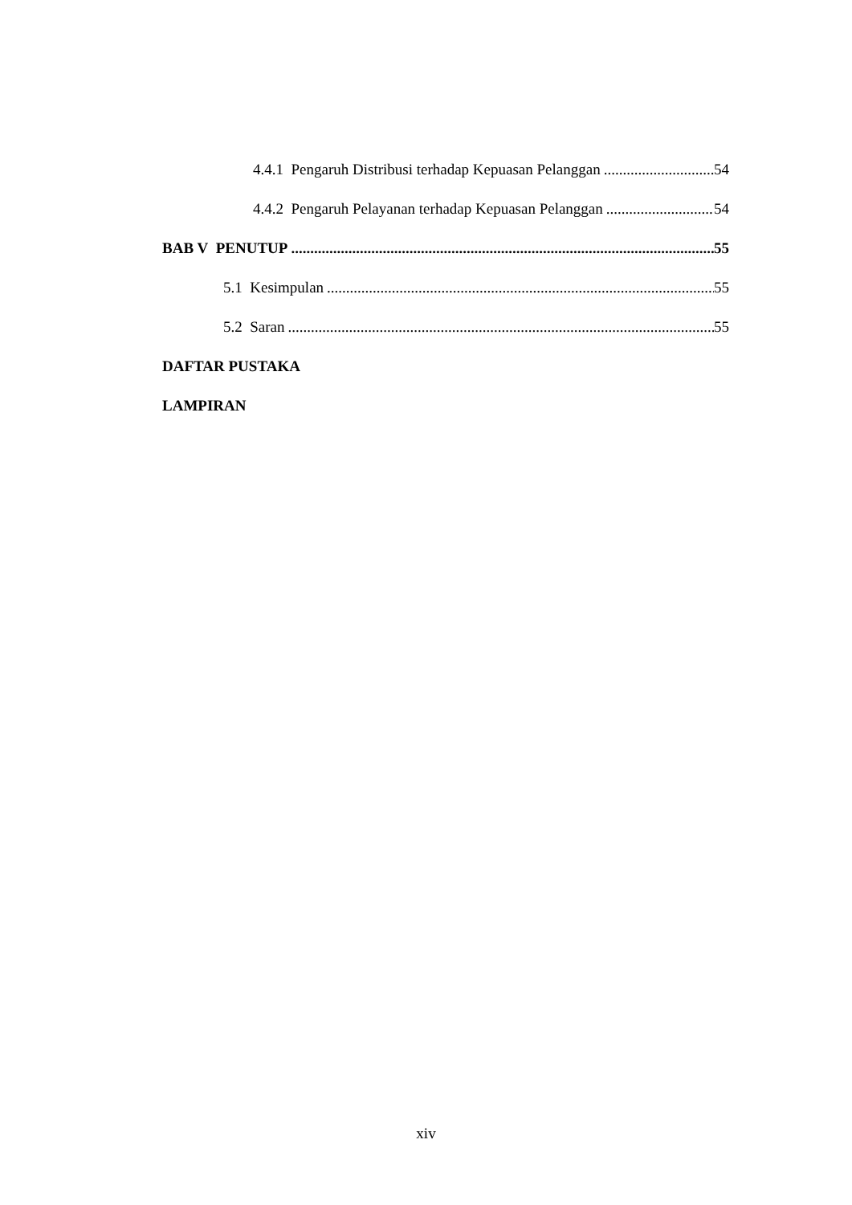4.4.1 Pengaruh Distribusi terhadap Kepuasan Pelanggan 54
4.4.2 Pengaruh Pelayanan terhadap Kepuasan Pelanggan 54
BAB V PENUTUP 55
5.1 Kesimpulan 55
5.2 Saran 55
DAFTAR PUSTAKA
LAMPIRAN
xiv